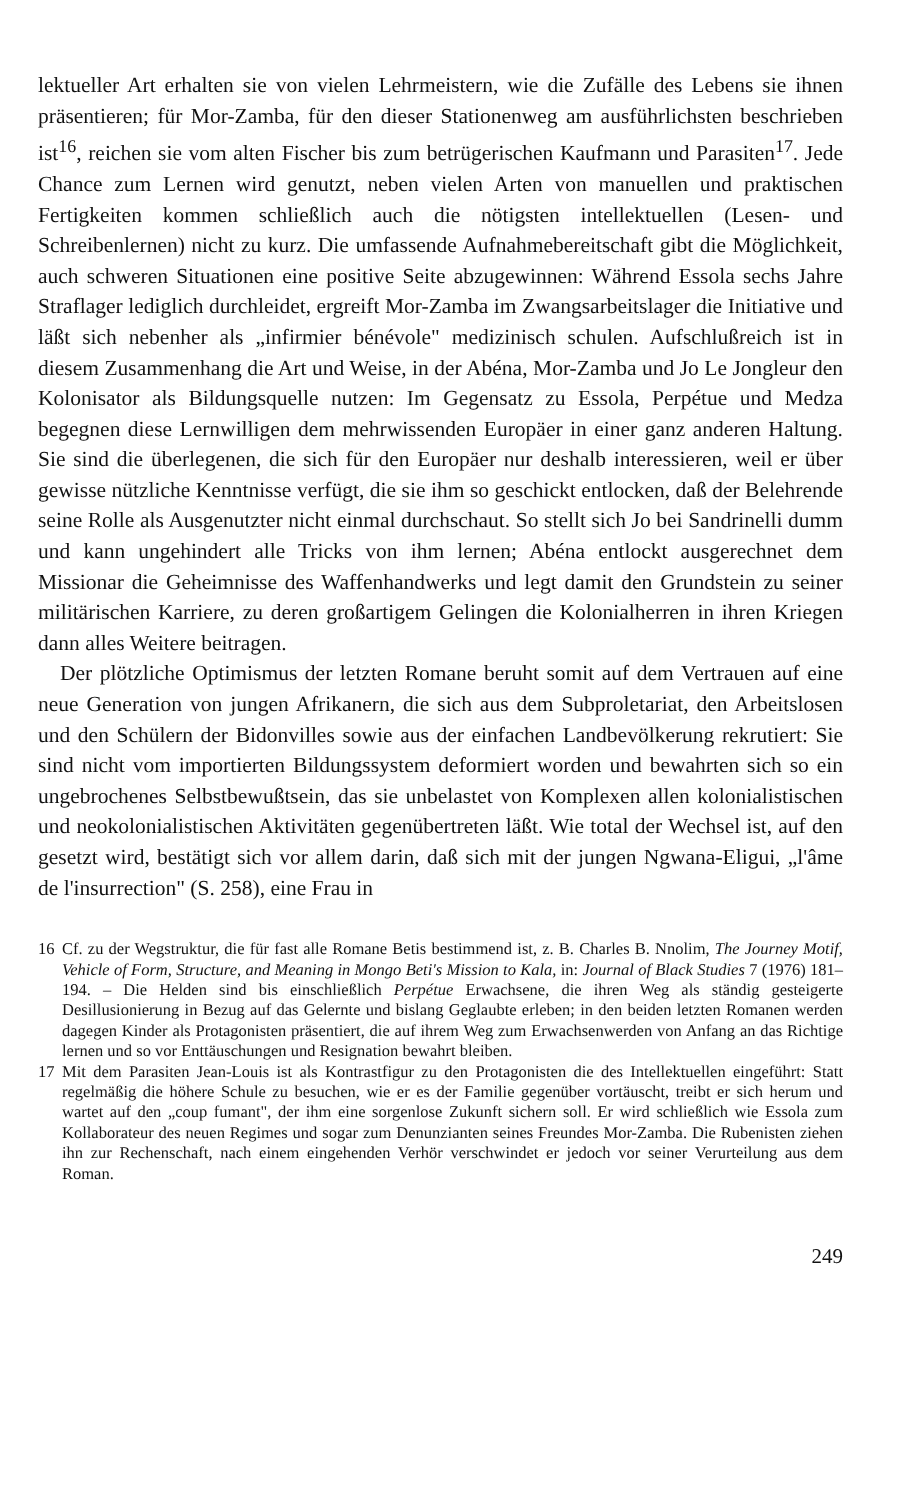lektueller Art erhalten sie von vielen Lehrmeistern, wie die Zufälle des Lebens sie ihnen präsentieren; für Mor-Zamba, für den dieser Stationenweg am ausführlichsten beschrieben ist<sup>16</sup>, reichen sie vom alten Fischer bis zum betrügerischen Kaufmann und Parasiten<sup>17</sup>. Jede Chance zum Lernen wird genutzt, neben vielen Arten von manuellen und praktischen Fertigkeiten kommen schließlich auch die nötigsten intellektuellen (Lesen- und Schreibenlernen) nicht zu kurz. Die umfassende Aufnahmebereitschaft gibt die Möglichkeit, auch schweren Situationen eine positive Seite abzugewinnen: Während Essola sechs Jahre Straflager lediglich durchleidet, ergreift Mor-Zamba im Zwangsarbeitslager die Initiative und läßt sich nebenher als „infirmier bénévole" medizinisch schulen. Aufschlußreich ist in diesem Zusammenhang die Art und Weise, in der Abéna, Mor-Zamba und Jo Le Jongleur den Kolonisator als Bildungsquelle nutzen: Im Gegensatz zu Essola, Perpétue und Medza begegnen diese Lernwilligen dem mehrwissenden Europäer in einer ganz anderen Haltung. Sie sind die überlegenen, die sich für den Europäer nur deshalb interessieren, weil er über gewisse nützliche Kenntnisse verfügt, die sie ihm so geschickt entlocken, daß der Belehrende seine Rolle als Ausgenutzter nicht einmal durchschaut. So stellt sich Jo bei Sandrinelli dumm und kann ungehindert alle Tricks von ihm lernen; Abéna entlockt ausgerechnet dem Missionar die Geheimnisse des Waffenhandwerks und legt damit den Grundstein zu seiner militärischen Karriere, zu deren großartigem Gelingen die Kolonialherren in ihren Kriegen dann alles Weitere beitragen.
Der plötzliche Optimismus der letzten Romane beruht somit auf dem Vertrauen auf eine neue Generation von jungen Afrikanern, die sich aus dem Subproletariat, den Arbeitslosen und den Schülern der Bidonvilles sowie aus der einfachen Landbevölkerung rekrutiert: Sie sind nicht vom importierten Bildungssystem deformiert worden und bewahrten sich so ein ungebrochenes Selbstbewußtsein, das sie unbelastet von Komplexen allen kolonialistischen und neokolonialistischen Aktivitäten gegenübertreten läßt. Wie total der Wechsel ist, auf den gesetzt wird, bestätigt sich vor allem darin, daß sich mit der jungen Ngwana-Eligui, „l'âme de l'insurrection" (S. 258), eine Frau in
16 Cf. zu der Wegstruktur, die für fast alle Romane Betis bestimmend ist, z. B. Charles B. Nnolim, The Journey Motif, Vehicle of Form, Structure, and Meaning in Mongo Beti's Mission to Kala, in: Journal of Black Studies 7 (1976) 181–194. – Die Helden sind bis einschließlich Perpétue Erwachsene, die ihren Weg als ständig gesteigerte Desillusionierung in Bezug auf das Gelernte und bislang Geglaubte erleben; in den beiden letzten Romanen werden dagegen Kinder als Protagonisten präsentiert, die auf ihrem Weg zum Erwachsenwerden von Anfang an das Richtige lernen und so vor Enttäuschungen und Resignation bewahrt bleiben.
17 Mit dem Parasiten Jean-Louis ist als Kontrastfigur zu den Protagonisten die des Intellektuellen eingeführt: Statt regelmäßig die höhere Schule zu besuchen, wie er es der Familie gegenüber vortäuscht, treibt er sich herum und wartet auf den „coup fumant", der ihm eine sorgenlose Zukunft sichern soll. Er wird schließlich wie Essola zum Kollaborateur des neuen Regimes und sogar zum Denunzianten seines Freundes Mor-Zamba. Die Rubenisten ziehen ihn zur Rechenschaft, nach einem eingehenden Verhör verschwindet er jedoch vor seiner Verurteilung aus dem Roman.
249